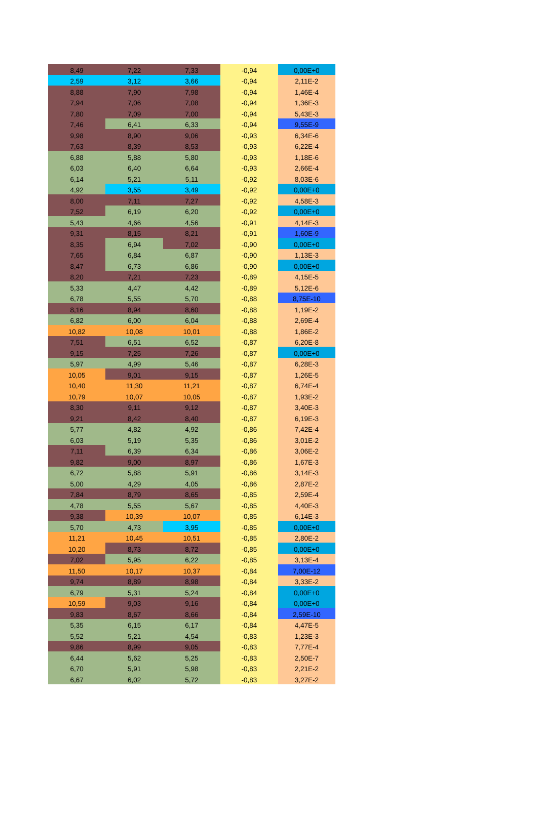| 8,49 | 7,22 | 7,33 | -0,94 | 0,00E+0 |
| 2,59 | 3,12 | 3,66 | -0,94 | 2,11E-2 |
| 8,88 | 7,90 | 7,98 | -0,94 | 1,46E-4 |
| 7,94 | 7,06 | 7,08 | -0,94 | 1,36E-3 |
| 7,80 | 7,09 | 7,00 | -0,94 | 5,43E-3 |
| 7,46 | 6,41 | 6,33 | -0,94 | 9,55E-9 |
| 9,98 | 8,90 | 9,06 | -0,93 | 6,34E-6 |
| 7,63 | 8,39 | 8,53 | -0,93 | 6,22E-4 |
| 6,88 | 5,88 | 5,80 | -0,93 | 1,18E-6 |
| 6,03 | 6,40 | 6,64 | -0,93 | 2,66E-4 |
| 6,14 | 5,21 | 5,11 | -0,92 | 8,03E-6 |
| 4,92 | 3,55 | 3,49 | -0,92 | 0,00E+0 |
| 8,00 | 7,11 | 7,27 | -0,92 | 4,58E-3 |
| 7,52 | 6,19 | 6,20 | -0,92 | 0,00E+0 |
| 5,43 | 4,66 | 4,56 | -0,91 | 4,14E-3 |
| 9,31 | 8,15 | 8,21 | -0,91 | 1,60E-9 |
| 8,35 | 6,94 | 7,02 | -0,90 | 0,00E+0 |
| 7,65 | 6,84 | 6,87 | -0,90 | 1,13E-3 |
| 8,47 | 6,73 | 6,86 | -0,90 | 0,00E+0 |
| 8,20 | 7,21 | 7,23 | -0,89 | 4,15E-5 |
| 5,33 | 4,47 | 4,42 | -0,89 | 5,12E-6 |
| 6,78 | 5,55 | 5,70 | -0,88 | 8,75E-10 |
| 8,16 | 8,94 | 8,60 | -0,88 | 1,19E-2 |
| 6,82 | 6,00 | 6,04 | -0,88 | 2,69E-4 |
| 10,82 | 10,08 | 10,01 | -0,88 | 1,86E-2 |
| 7,51 | 6,51 | 6,52 | -0,87 | 6,20E-8 |
| 9,15 | 7,25 | 7,26 | -0,87 | 0,00E+0 |
| 5,97 | 4,99 | 5,46 | -0,87 | 6,28E-3 |
| 10,05 | 9,01 | 9,15 | -0,87 | 1,26E-5 |
| 10,40 | 11,30 | 11,21 | -0,87 | 6,74E-4 |
| 10,79 | 10,07 | 10,05 | -0,87 | 1,93E-2 |
| 8,30 | 9,11 | 9,12 | -0,87 | 3,40E-3 |
| 9,21 | 8,42 | 8,40 | -0,87 | 6,19E-3 |
| 5,77 | 4,82 | 4,92 | -0,86 | 7,42E-4 |
| 6,03 | 5,19 | 5,35 | -0,86 | 3,01E-2 |
| 7,11 | 6,39 | 6,34 | -0,86 | 3,06E-2 |
| 9,82 | 9,00 | 8,97 | -0,86 | 1,67E-3 |
| 6,72 | 5,88 | 5,91 | -0,86 | 3,14E-3 |
| 5,00 | 4,29 | 4,05 | -0,86 | 2,87E-2 |
| 7,84 | 8,79 | 8,65 | -0,85 | 2,59E-4 |
| 4,78 | 5,55 | 5,67 | -0,85 | 4,40E-3 |
| 9,38 | 10,39 | 10,07 | -0,85 | 6,14E-3 |
| 5,70 | 4,73 | 3,95 | -0,85 | 0,00E+0 |
| 11,21 | 10,45 | 10,51 | -0,85 | 2,80E-2 |
| 10,20 | 8,73 | 8,72 | -0,85 | 0,00E+0 |
| 7,02 | 5,95 | 6,22 | -0,85 | 3,13E-4 |
| 11,50 | 10,17 | 10,37 | -0,84 | 7,00E-12 |
| 9,74 | 8,89 | 8,98 | -0,84 | 3,33E-2 |
| 6,79 | 5,31 | 5,24 | -0,84 | 0,00E+0 |
| 10,59 | 9,03 | 9,16 | -0,84 | 0,00E+0 |
| 9,83 | 8,67 | 8,66 | -0,84 | 2,59E-10 |
| 5,35 | 6,15 | 6,17 | -0,84 | 4,47E-5 |
| 5,52 | 5,21 | 4,54 | -0,83 | 1,23E-3 |
| 9,86 | 8,99 | 9,05 | -0,83 | 7,77E-4 |
| 6,44 | 5,62 | 5,25 | -0,83 | 2,50E-7 |
| 6,70 | 5,91 | 5,98 | -0,83 | 2,21E-2 |
| 6,67 | 6,02 | 5,72 | -0,83 | 3,27E-2 |